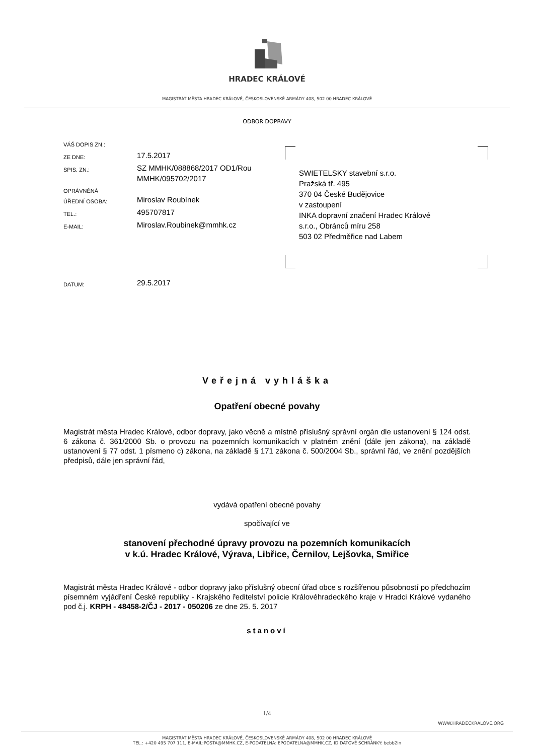HRADEC KRÁLOVÉ
MAGISTRÁT MĚSTA HRADEC KRÁLOVÉ, ČESKOSLOVENSKÉ ARMÁDY 408, 502 00 HRADEC KRÁLOVÉ
ODBOR DOPRAVY
VÁŠ DOPIS ZN.:
ZE DNE: 17.5.2017
SPIS. ZN.: SZ MMHK/088868/2017 OD1/Rou
MMHK/095702/2017
OPRÁVNĚNÁ
ÚŘEDNÍ OSOBA:
Miroslav Roubínek
TEL.: 495707817
E-MAIL: Miroslav.Roubinek@mmhk.cz
DATUM: 29.5.2017
SWIETELSKY stavební s.r.o.
Pražská tř. 495
370 04 České Budějovice
v zastoupení
INKA dopravní značení Hradec Králové
s.r.o., Obránců míru 258
503 02 Předměřice nad Labem
Veřejná vyhláška
Opatření obecné povahy
Magistrát města Hradec Králové, odbor dopravy, jako věcně a místně příslušný správní orgán dle ustanovení § 124 odst. 6 zákona č. 361/2000 Sb. o provozu na pozemních komunikacích v platném znění (dále jen zákona), na základě ustanovení § 77 odst. 1 písmeno c) zákona, na základě § 171 zákona č. 500/2004 Sb., správní řád, ve znění pozdějších předpisů, dále jen správní řád,
vydává opatření obecné povahy
spočívající ve
stanovení přechodné úpravy provozu na pozemních komunikacích
v k.ú. Hradec Králové, Výrava, Libřice, Černilov, Lejšovka, Smiřice
Magistrát města Hradec Králové - odbor dopravy jako příslušný obecní úřad obce s rozšířenou působností po předchozím písemném vyjádření České republiky - Krajského ředitelství policie Královéhradeckého kraje v Hradci Králové vydaného pod č.j. KRPH - 48458-2/ČJ - 2017 - 050206 ze dne 25. 5. 2017
stanoví
1/4
WWW.HRADECKRALOVE.ORG
MAGISTRÁT MĚSTA HRADEC KRÁLOVÉ, ČESKOSLOVENSKÉ ARMÁDY 408, 502 00 HRADEC KRÁLOVÉ
TEL.: +420 495 707 111, E-MAIL:POSTA@MMHK.CZ, E-PODATELNA: EPODATELNA@MMHK.CZ, ID DATOVÉ SCHRÁNKY: bebb2in